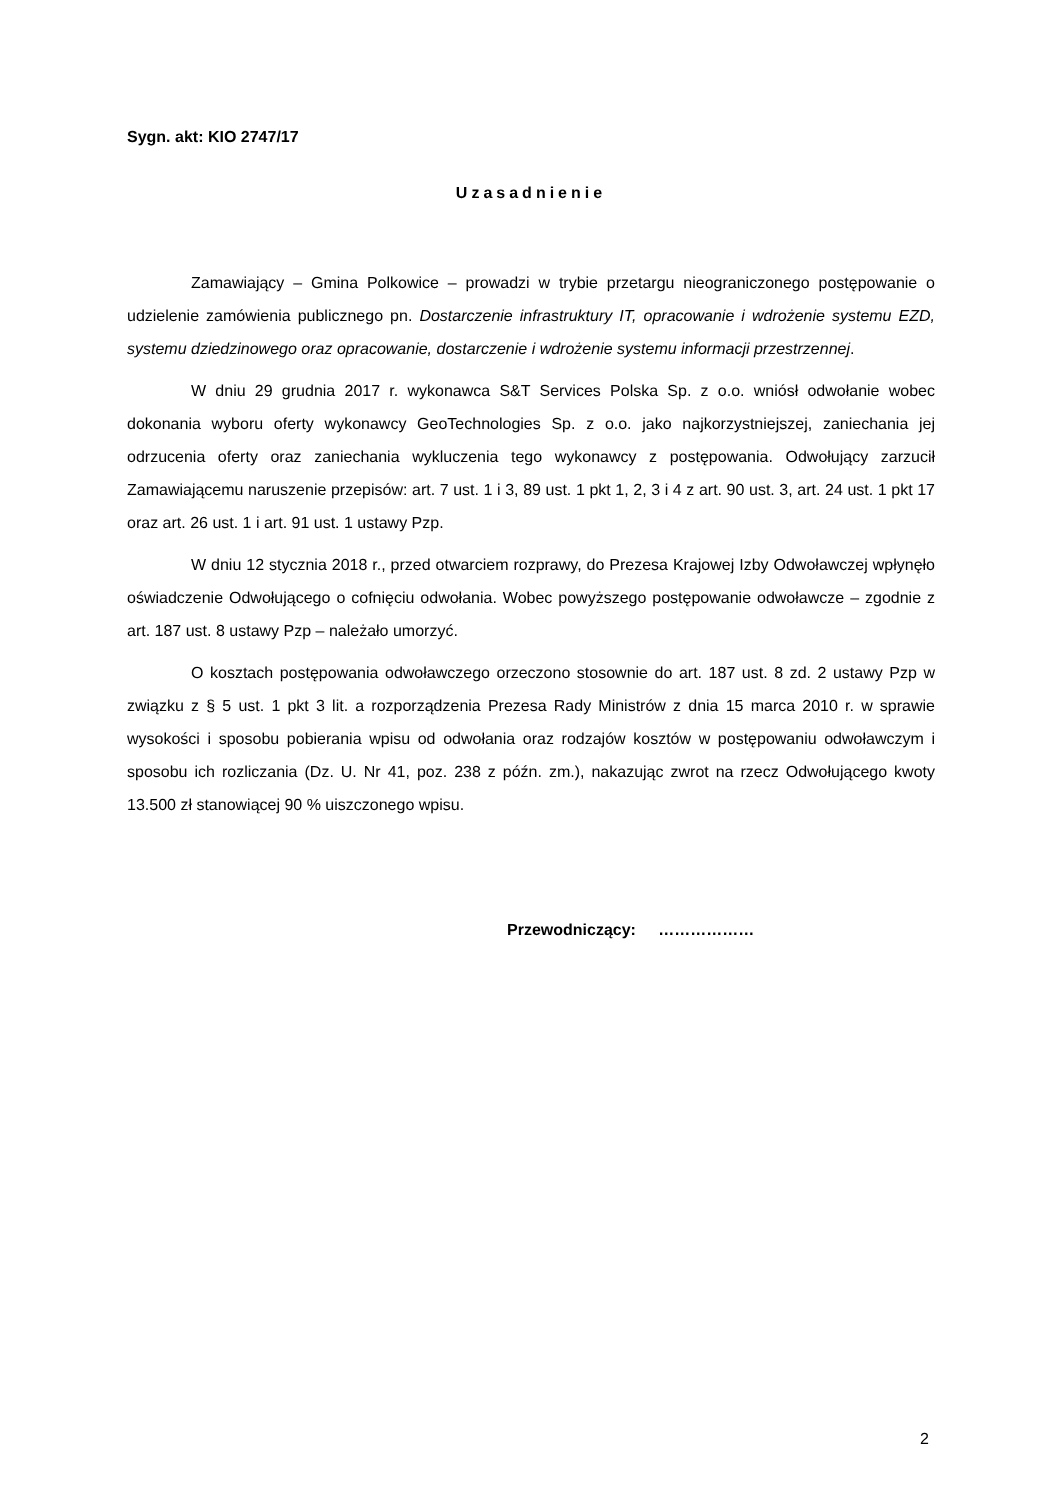Sygn. akt: KIO 2747/17
Uzasadnienie
Zamawiający – Gmina Polkowice – prowadzi w trybie przetargu nieograniczonego postępowanie o udzielenie zamówienia publicznego pn. Dostarczenie infrastruktury IT, opracowanie i wdrożenie systemu EZD, systemu dziedzinowego oraz opracowanie, dostarczenie i wdrożenie systemu informacji przestrzennej.
W dniu 29 grudnia 2017 r. wykonawca S&T Services Polska Sp. z o.o. wniósł odwołanie wobec dokonania wyboru oferty wykonawcy GeoTechnologies Sp. z o.o. jako najkorzystniejszej, zaniechania jej odrzucenia oferty oraz zaniechania wykluczenia tego wykonawcy z postępowania. Odwołujący zarzucił Zamawiającemu naruszenie przepisów: art. 7 ust. 1 i 3, 89 ust. 1 pkt 1, 2, 3 i 4 z art. 90 ust. 3, art. 24 ust. 1 pkt 17 oraz art. 26 ust. 1 i art. 91 ust. 1 ustawy Pzp.
W dniu 12 stycznia 2018 r., przed otwarciem rozprawy, do Prezesa Krajowej Izby Odwoławczej wpłynęło oświadczenie Odwołującego o cofnięciu odwołania. Wobec powyższego postępowanie odwoławcze – zgodnie z art. 187 ust. 8 ustawy Pzp – należało umorzyć.
O kosztach postępowania odwoławczego orzeczono stosownie do art. 187 ust. 8 zd. 2 ustawy Pzp w związku z § 5 ust. 1 pkt 3 lit. a rozporządzenia Prezesa Rady Ministrów z dnia 15 marca 2010 r. w sprawie wysokości i sposobu pobierania wpisu od odwołania oraz rodzajów kosztów w postępowaniu odwoławczym i sposobu ich rozliczania (Dz. U. Nr 41, poz. 238 z późn. zm.), nakazując zwrot na rzecz Odwołującego kwoty 13.500 zł stanowiącej 90 % uiszczonego wpisu.
Przewodniczący: ………………
2